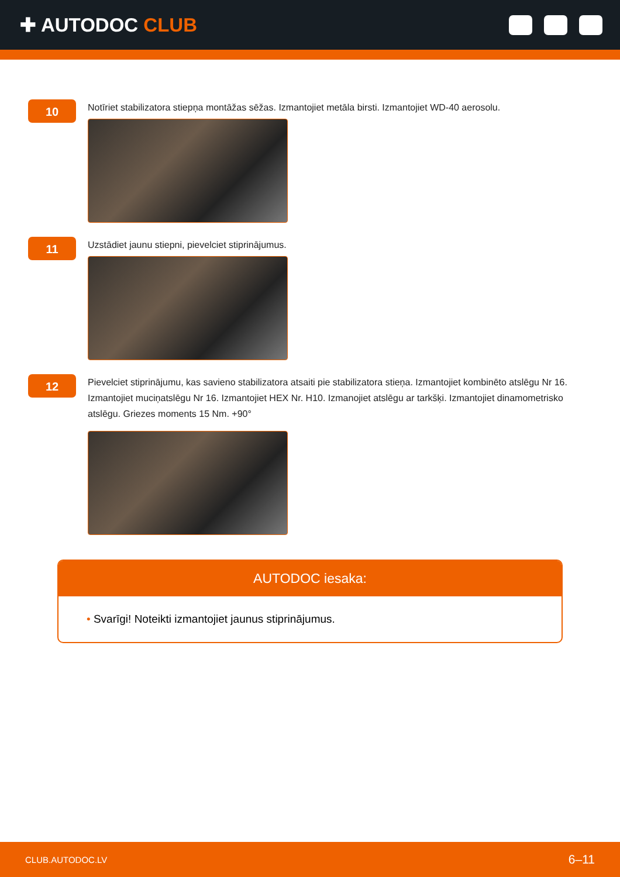✚ AUTODOC CLUB
10
Notīriet stabilizatora stiepņa montāžas sēžas. Izmantojiet metāla birsti. Izmantojiet WD-40 aerosolu.
11
Uzstādiet jaunu stiepni, pievelciet stiprinājumus.
12
Pievelciet stiprinājumu, kas savieno stabilizatora atsaiti pie stabilizatora stieņa. Izmantojiet kombinēto atslēgu Nr 16. Izmantojiet muciņatslēgu Nr 16. Izmantojiet HEX Nr. H10. Izmanojiet atslēgu ar tarkšķi. Izmantojiet dinamometrisko atslēgu. Griezes moments 15 Nm. +90°
AUTODOC iesaka:
• Svarīgi! Noteikti izmantojiet jaunus stiprinājumus.
CLUB.AUTODOC.LV 6–11